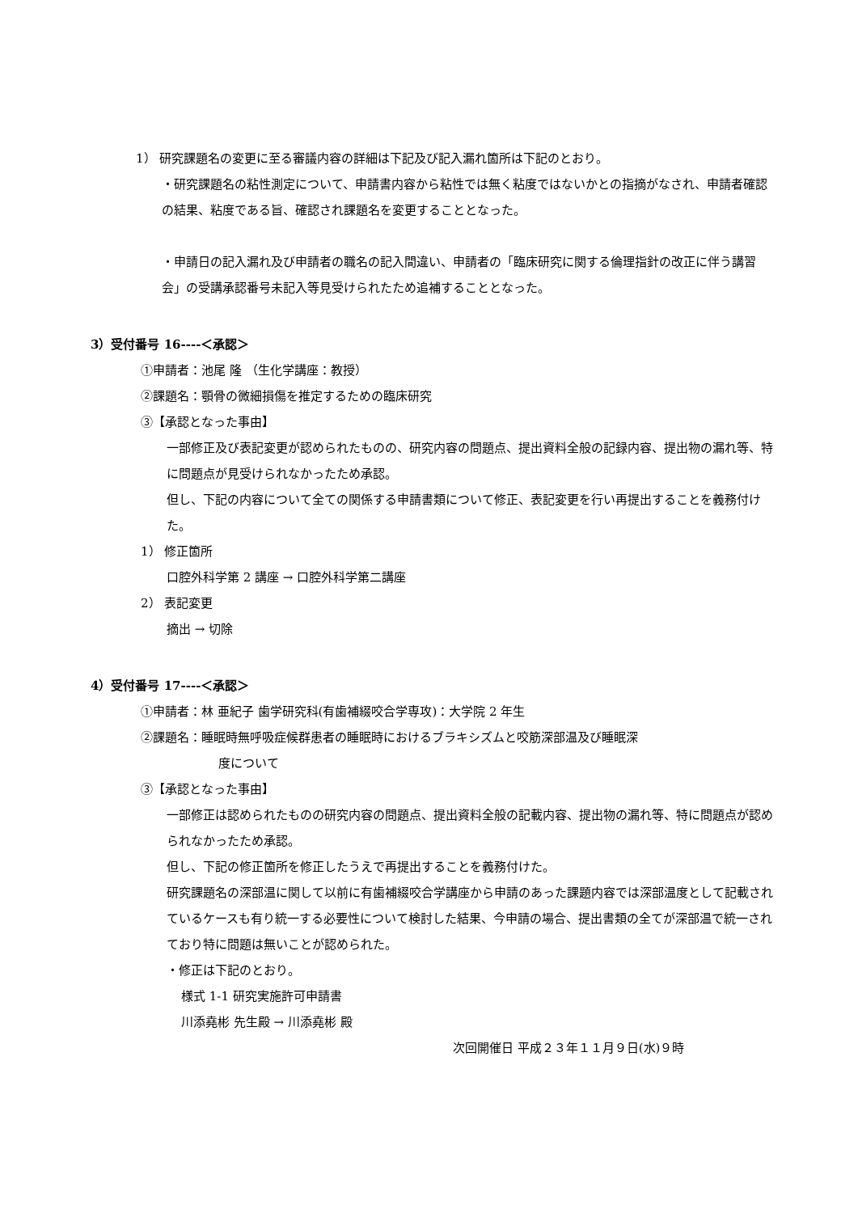1） 研究課題名の変更に至る審議内容の詳細は下記及び記入漏れ箇所は下記のとおり。
・研究課題名の粘性測定について、申請書内容から粘性では無く粘度ではないかとの指摘がなされ、申請者確認の結果、粘度である旨、確認され課題名を変更することとなった。
・申請日の記入漏れ及び申請者の職名の記入間違い、申請者の「臨床研究に関する倫理指針の改正に伴う講習会」の受講承認番号未記入等見受けられたため追補することとなった。
3）受付番号 16----＜承認＞
①申請者：池尾 隆 （生化学講座：教授）
②課題名：顎骨の微細損傷を推定するための臨床研究
③【承認となった事由】
一部修正及び表記変更が認められたものの、研究内容の問題点、提出資料全般の記録内容、提出物の漏れ等、特に問題点が見受けられなかったため承認。
但し、下記の内容について全ての関係する申請書類について修正、表記変更を行い再提出することを義務付けた。
1） 修正箇所
口腔外科学第 2 講座 → 口腔外科学第二講座
2） 表記変更
摘出 → 切除
4）受付番号 17----＜承認＞
①申請者：林 亜紀子 歯学研究科(有歯補綴咬合学専攻)：大学院 2 年生
②課題名：睡眠時無呼吸症候群患者の睡眠時におけるブラキシズムと咬筋深部温及び睡眠深
度について
③【承認となった事由】
一部修正は認められたものの研究内容の問題点、提出資料全般の記載内容、提出物の漏れ等、特に問題点が認められなかったため承認。
但し、下記の修正箇所を修正したうえで再提出することを義務付けた。
研究課題名の深部温に関して以前に有歯補綴咬合学講座から申請のあった課題内容では深部温度として記載されているケースも有り統一する必要性について検討した結果、今申請の場合、提出書類の全てが深部温で統一されており特に問題は無いことが認められた。
・修正は下記のとおり。
様式 1-1 研究実施許可申請書
川添堯彬 先生殿 → 川添堯彬 殿
次回開催日 平成２３年１１月９日(水)９時